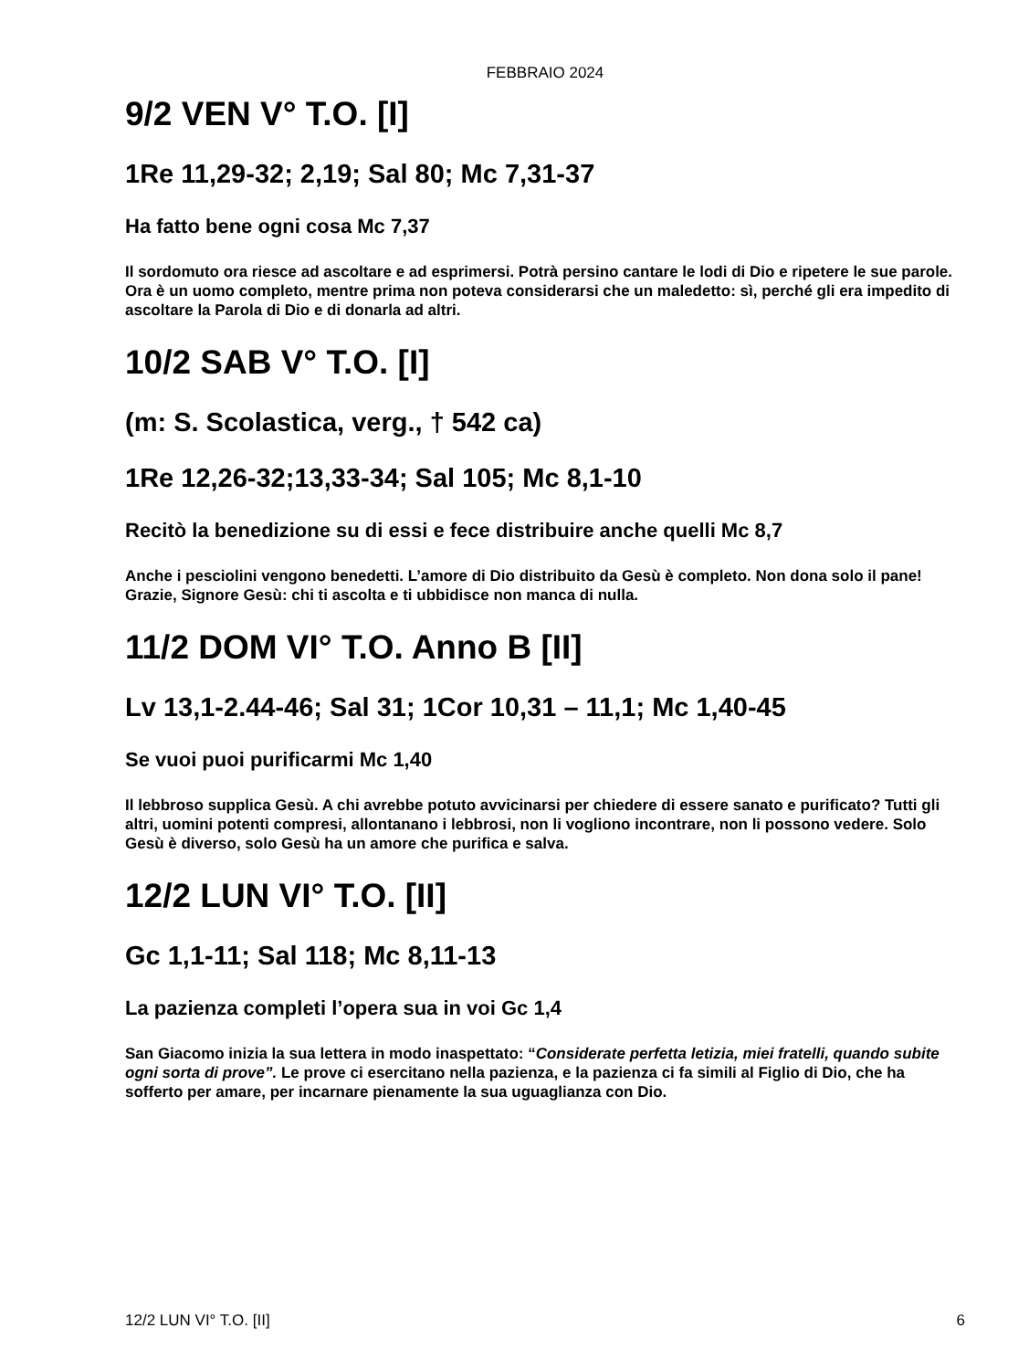FEBBRAIO 2024
9/2 VEN V° T.O. [I]
1Re 11,29-32; 2,19; Sal 80; Mc 7,31-37
Ha fatto bene ogni cosa Mc 7,37
Il sordomuto ora riesce ad ascoltare e ad esprimersi. Potrà persino cantare le lodi di Dio e ripetere le sue parole. Ora è un uomo completo, mentre prima non poteva considerarsi che un maledetto: sì, perché gli era impedito di ascoltare la Parola di Dio e di donarla ad altri.
10/2 SAB V° T.O. [I]
(m: S. Scolastica, verg., † 542 ca)
1Re 12,26-32;13,33-34; Sal 105; Mc 8,1-10
Recitò la benedizione su di essi e fece distribuire anche quelli Mc 8,7
Anche i pesciolini vengono benedetti. L’amore di Dio distribuito da Gesù è completo. Non dona solo il pane!
Grazie, Signore Gesù: chi ti ascolta e ti ubbidisce non manca di nulla.
11/2 DOM VI° T.O. Anno B [II]
Lv 13,1-2.44-46; Sal 31; 1Cor 10,31 – 11,1; Mc 1,40-45
Se vuoi puoi purificarmi Mc 1,40
Il lebbroso supplica Gesù. A chi avrebbe potuto avvicinarsi per chiedere di essere sanato e purificato? Tutti gli altri, uomini potenti compresi, allontanano i lebbrosi, non li vogliono incontrare, non li possono vedere. Solo Gesù è diverso, solo Gesù ha un amore che purifica e salva.
12/2 LUN VI° T.O. [II]
Gc 1,1-11; Sal 118; Mc 8,11-13
La pazienza completi l’opera sua in voi Gc 1,4
San Giacomo inizia la sua lettera in modo inaspettato: “Considerate perfetta letizia, miei fratelli, quando subite ogni sorta di prove”. Le prove ci esercitano nella pazienza, e la pazienza ci fa simili al Figlio di Dio, che ha sofferto per amare, per incarnare pienamente la sua uguaglianza con Dio.
12/2 LUN VI° T.O. [II] 6